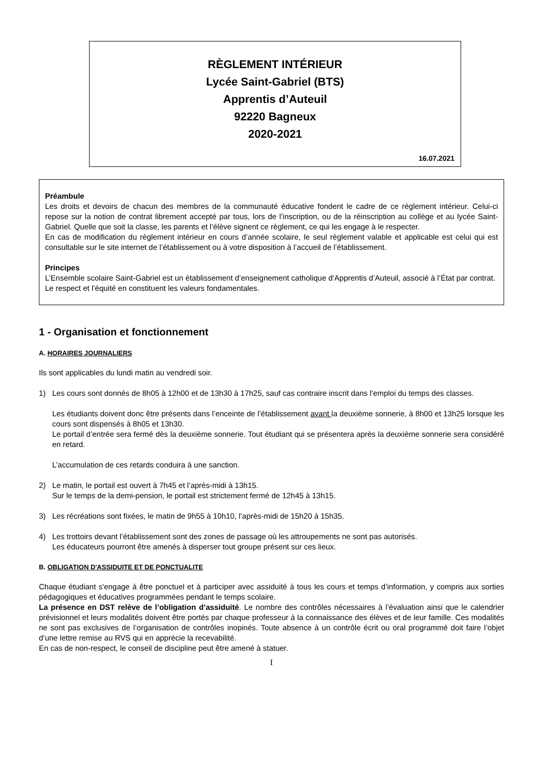RÈGLEMENT INTÉRIEUR
Lycée Saint-Gabriel (BTS)
Apprentis d’Auteuil
92220 Bagneux
2020-2021
16.07.2021
Préambule
Les droits et devoirs de chacun des membres de la communauté éducative fondent le cadre de ce règlement intérieur. Celui-ci repose sur la notion de contrat librement accepté par tous, lors de l’inscription, ou de la réinscription au collège et au lycée Saint-Gabriel. Quelle que soit la classe, les parents et l’élève signent ce règlement, ce qui les engage à le respecter.
En cas de modification du règlement intérieur en cours d’année scolaire, le seul règlement valable et applicable est celui qui est consultable sur le site internet de l’établissement ou à votre disposition à l’accueil de l’établissement.
Principes
L’Ensemble scolaire Saint-Gabriel est un établissement d’enseignement catholique d’Apprentis d’Auteuil, associé à l’État par contrat.
Le respect et l’équité en constituent les valeurs fondamentales.
1 - Organisation et fonctionnement
A. HORAIRES JOURNALIERS
Ils sont applicables du lundi matin au vendredi soir.
1) Les cours sont donnés de 8h05 à 12h00 et de 13h30 à 17h25, sauf cas contraire inscrit dans l’emploi du temps des classes.
Les étudiants doivent donc être présents dans l’enceinte de l’établissement avant la deuxième sonnerie, à 8h00 et 13h25 lorsque les cours sont dispensés à 8h05 et 13h30.
Le portail d’entrée sera fermé dès la deuxième sonnerie. Tout étudiant qui se présentera après la deuxième sonnerie sera considéré en retard.
L’accumulation de ces retards conduira à une sanction.
2) Le matin, le portail est ouvert à 7h45 et l’après-midi à 13h15.
Sur le temps de la demi-pension, le portail est strictement fermé de 12h45 à 13h15.
3) Les récréations sont fixées, le matin de 9h55 à 10h10, l’après-midi de 15h20 à 15h35.
4) Les trottoirs devant l’établissement sont des zones de passage où les attroupements ne sont pas autorisés.
Les éducateurs pourront être amenés à disperser tout groupe présent sur ces lieux.
B. OBLIGATION D'ASSIDUITE ET DE PONCTUALITE
Chaque étudiant s'engage à être ponctuel et à participer avec assiduité à tous les cours et temps d’information, y compris aux sorties pédagogiques et éducatives programmées pendant le temps scolaire.
La présence en DST relève de l’obligation d’assiduité. Le nombre des contrôles nécessaires à l’évaluation ainsi que le calendrier prévisionnel et leurs modalités doivent être portés par chaque professeur à la connaissance des élèves et de leur famille. Ces modalités ne sont pas exclusives de l’organisation de contrôles inopinés. Toute absence à un contrôle écrit ou oral programmé doit faire l’objet d’une lettre remise au RVS qui en apprécie la recevabilité.
En cas de non-respect, le conseil de discipline peut être amené à statuer.
I